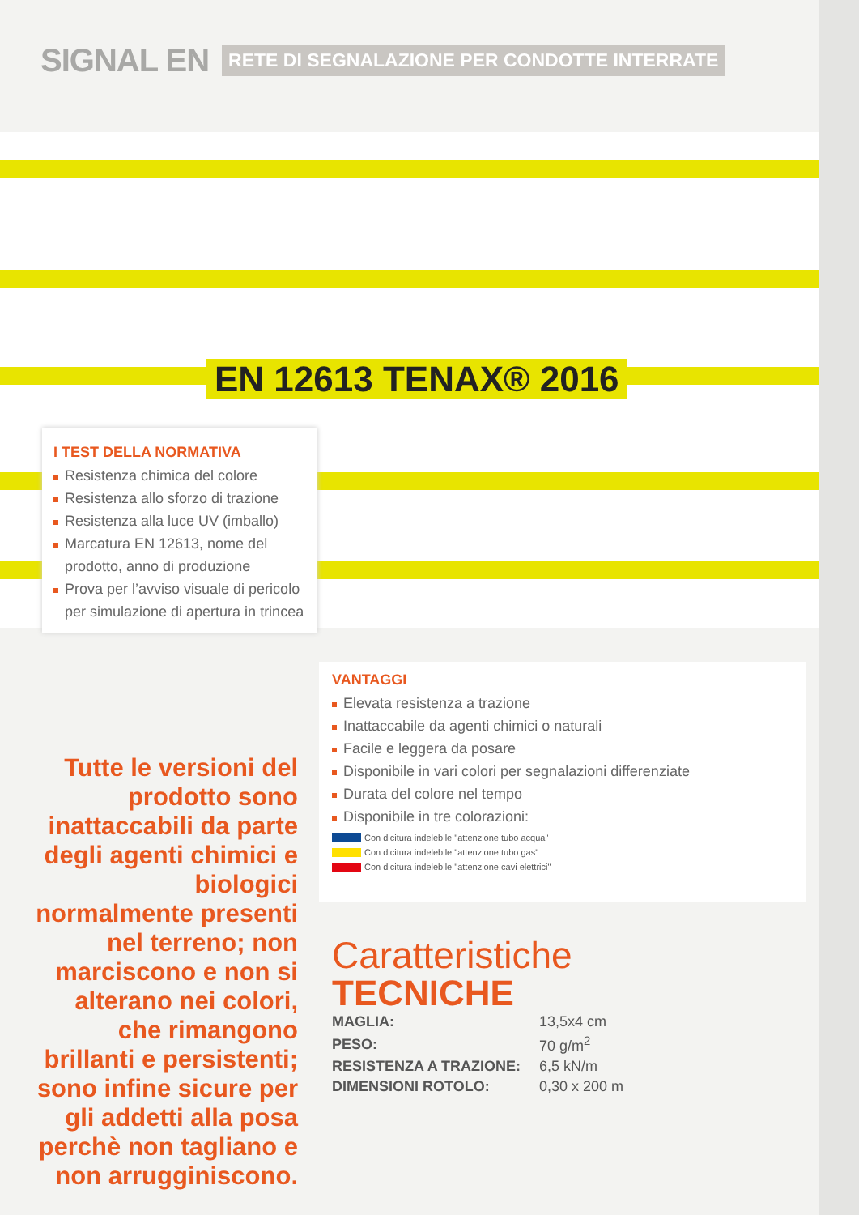SIGNAL EN
RETE DI SEGNALAZIONE PER CONDOTTE INTERRATE
EN 12613 TENAX® 2016
I TEST DELLA NORMATIVA
Resistenza chimica del colore
Resistenza allo sforzo di trazione
Resistenza alla luce UV (imballo)
Marcatura EN 12613, nome del prodotto, anno di produzione
Prova per l’avviso visuale di pericolo per simulazione di apertura in trincea
Tutte le versioni del prodotto sono inattaccabili da parte degli agenti chimici e biologici normalmente presenti nel terreno; non marciscono e non si alterano nei colori, che rimangono brillanti e persistenti; sono infine sicure per gli addetti alla posa perchè non tagliano e non arrugginiscono.
VANTAGGI
Elevata resistenza a trazione
Inattaccabile da agenti chimici o naturali
Facile e leggera da posare
Disponibile in vari colori per segnalazioni differenziate
Durata del colore nel tempo
Disponibile in tre colorazioni:
Con dicitura indelebile "attenzione tubo acqua"
Con dicitura indelebile "attenzione tubo gas"
Con dicitura indelebile "attenzione cavi elettrici"
Caratteristiche
TECNICHE
| MAGLIA: | 13,5x4 cm |
| PESO: | 70 g/m<sup>2</sup> |
| RESISTENZA A TRAZIONE: | 6,5 kN/m |
| DIMENSIONI ROTOLO: | 0,30 x 200 m |